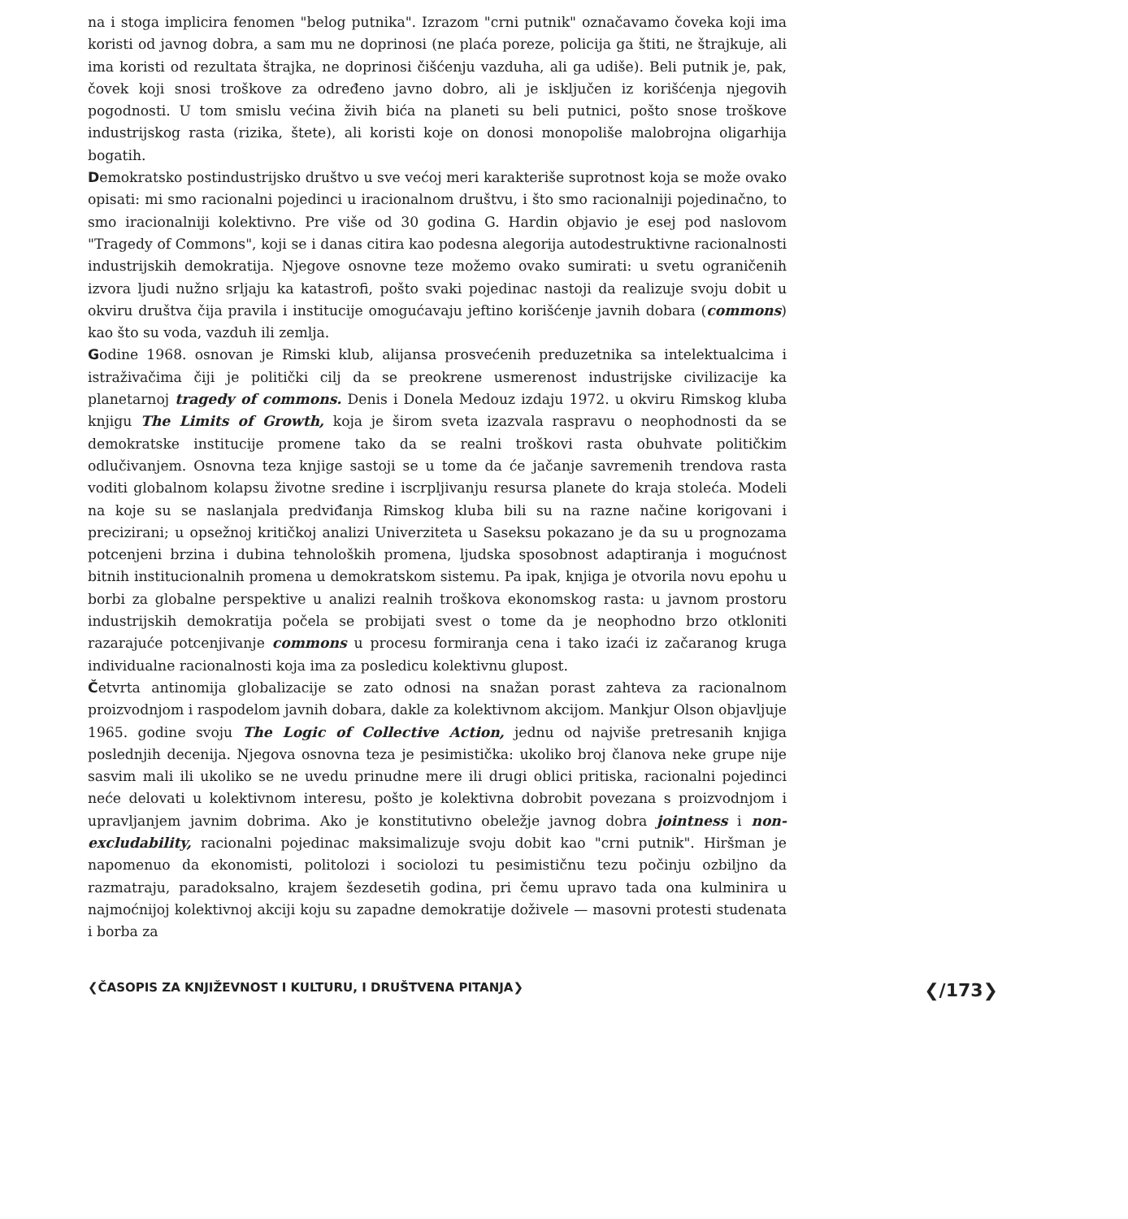na i stoga implicira fenomen "belog putnika". Izrazom "crni putnik" označavamo čoveka koji ima koristi od javnog dobra, a sam mu ne doprinosi (ne plaća poreze, policija ga štiti, ne štrajkuje, ali ima koristi od rezultata štrajka, ne doprinosi čišćenju vazduha, ali ga udiše). Beli putnik je, pak, čovek koji snosi troškove za određeno javno dobro, ali je isključen iz korišćenja njegovih pogodnosti. U tom smislu većina živih bića na planeti su beli putnici, pošto snose troškove industrijskog rasta (rizika, štete), ali koristi koje on donosi monopoliše malobrojna oligarhija bogatih.
Demokratsko postindustrijsko društvo u sve većoj meri karakteriše suprotnost koja se može ovako opisati: mi smo racionalni pojedinci u iracionalnom društvu, i što smo racionalniji pojedinačno, to smo iracionalniji kolektivno. Pre više od 30 godina G. Hardin objavio je esej pod naslovom "Tragedy of Commons", koji se i danas citira kao podesna alegorija autodestruktivne racionalnosti industrijskih demokratija. Njegove osnovne teze možemo ovako sumirati: u svetu ograničenih izvora ljudi nužno srljaju ka katastrofi, pošto svaki pojedinac nastoji da realizuje svoju dobit u okviru društva čija pravila i institucije omogućavaju jeftino korišćenje javnih dobara (commons) kao što su voda, vazduh ili zemlja.
Godine 1968. osnovan je Rimski klub, alijansa prosvećenih preduzetnika sa intelektualcima i istraživačima čiji je politički cilj da se preokrene usmerenost industrijske civilizacije ka planetarnoj tragedy of commons. Denis i Donela Medouz izdaju 1972. u okviru Rimskog kluba knjigu The Limits of Growth, koja je širom sveta izazvala raspravu o neophodnosti da se demokratske institucije promene tako da se realni troškovi rasta obuhvate političkim odlučivanjem. Osnovna teza knjige sastoji se u tome da će jačanje savremenih trendova rasta voditi globalnom kolapsu životne sredine i iscrpljivanju resursa planete do kraja stoleća. Modeli na koje su se naslanjala predviđanja Rimskog kluba bili su na razne načine korigovani i precizirani; u opsežnoj kritičkoj analizi Univerziteta u Saseksu pokazano je da su u prognozama potcenjeni brzina i dubina tehnoloških promena, ljudska sposobnost adaptiranja i mogućnost bitnih institucionalnih promena u demokratskom sistemu. Pa ipak, knjiga je otvorila novu epohu u borbi za globalne perspektive u analizi realnih troškova ekonomskog rasta: u javnom prostoru industrijskih demokratija počela se probijati svest o tome da je neophodno brzo otkloniti razarajuće potcenjivanje commons u procesu formiranja cena i tako izaći iz začaranog kruga individualne racionalnosti koja ima za posledicu kolektivnu glupost.
Četvrta antinomija globalizacije se zato odnosi na snažan porast zahteva za racionalnom proizvodnjom i raspodelom javnih dobara, dakle za kolektivnom akcijom. Mankjur Olson objavljuje 1965. godine svoju The Logic of Collective Action, jednu od najviše pretresanih knjiga poslednjih decenija. Njegova osnovna teza je pesimistička: ukoliko broj članova neke grupe nije sasvim mali ili ukoliko se ne uvedu prinudne mere ili drugi oblici pritiska, racionalni pojedinci neće delovati u kolektivnom interesu, pošto je kolektivna dobrobit povezana s proizvodnjom i upravljanjem javnim dobrima. Ako je konstitutivno obeležje javnog dobra jointness i non-excludability, racionalni pojedinac maksimalizuje svoju dobit kao "crni putnik". Hiršman je napomenuo da ekonomisti, politolozi i sociolozi tu pesimističnu tezu počinju ozbiljno da razmatraju, paradoksalno, krajem šezdesetih godina, pri čemu upravo tada ona kulminira u najmoćnijoj kolektivnoj akciji koju su zapadne demokratije doživele — masovni protesti studenata i borba za
❮ČASOPIS ZA KNJIŽEVNOST I KULTURU, I DRUŠTVENA PITANJA❯ ❮/173❯